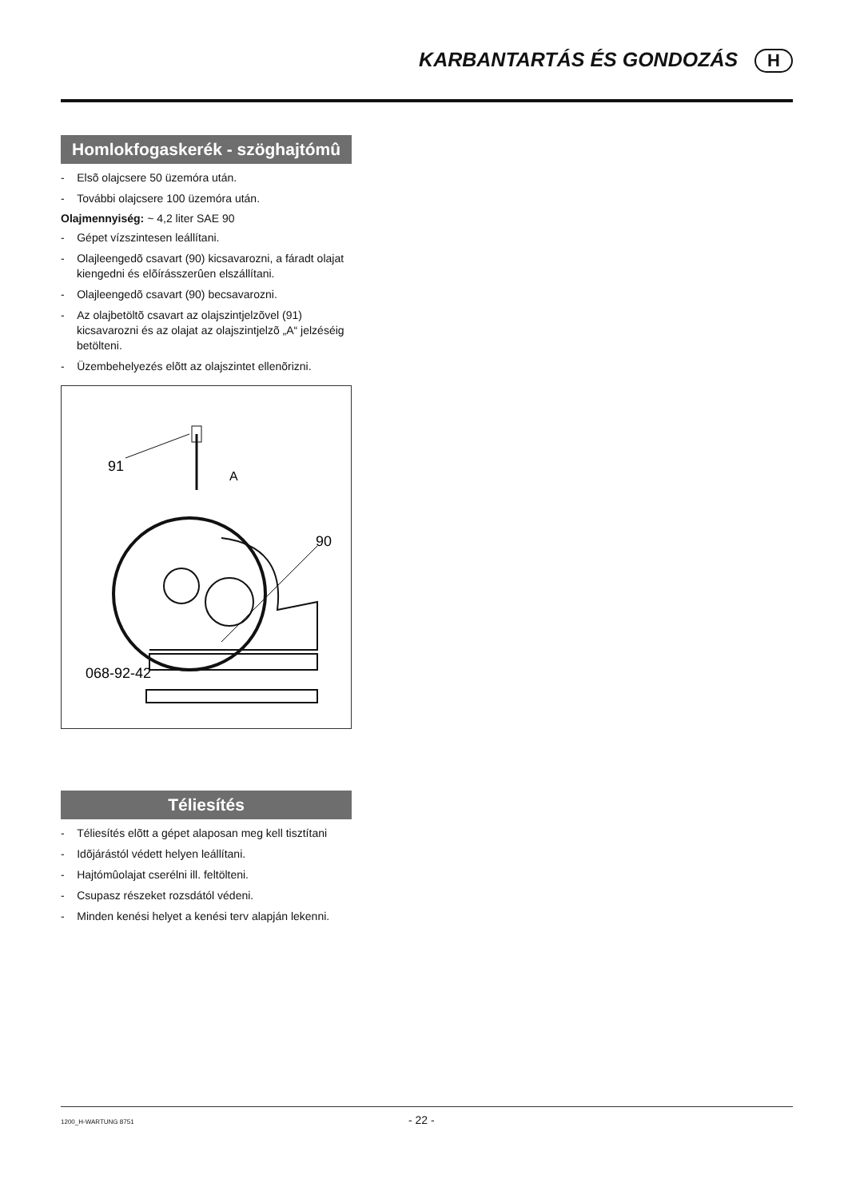KARBANTARTÁS ÉS GONDOZÁS H
Homlokfogaskerék - szöghajtómû
- Elsõ olajcsere 50 üzemóra után.
- További olajcsere 100 üzemóra után.
Olajmennyiség: ~ 4,2 liter SAE 90
- Gépet vízszintesen leállítani.
- Olajleengedõ csavart (90) kicsavarozni, a fáradt olajat kiengedni és elõírásszerûen elszállítani.
- Olajleengedõ csavart (90) becsavarozni.
- Az olajbetöltõ csavart az olajszintjelzõvel (91) kicsavarozni és az olajat az olajszintjelzõ „A“ jelzéséig betölteni.
- Üzembehelyezés elõtt az olajszintet ellenõrizni.
91
A
90
068-92-42
Téliesítés
- Téliesítés elõtt a gépet alaposan meg kell tisztítani
- Idõjárástól védett helyen leállítani.
- Hajtómûolajat cserélni ill. feltölteni.
- Csupasz részeket rozsdától védeni.
- Minden kenési helyet a kenési terv alapján lekenni.
1200_H-WARTUNG 8751 - 22 -